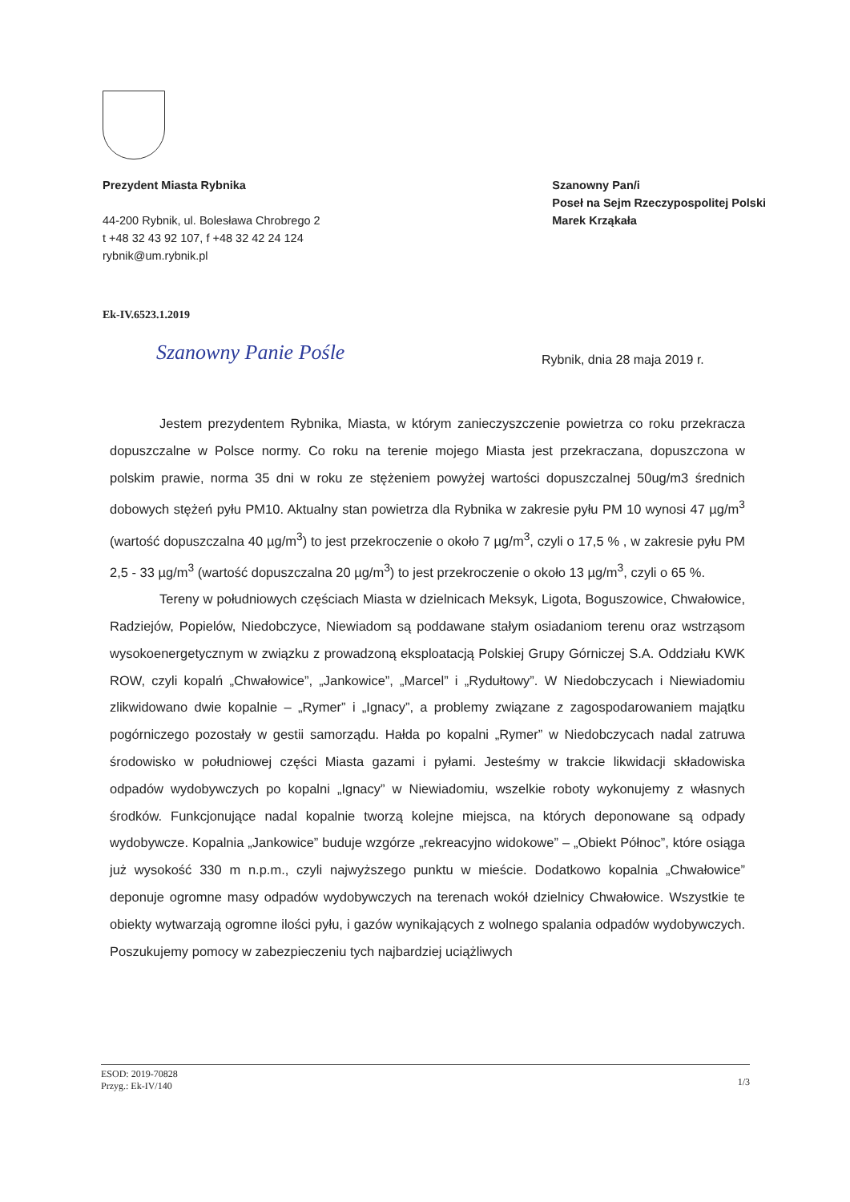Prezydent Miasta Rybnika
44-200 Rybnik, ul. Bolesława Chrobrego 2
t +48 32 43 92 107, f +48 32 42 24 124
rybnik@um.rybnik.pl
Szanowny Pan/i
Poseł na Sejm Rzeczypospolitej Polski
Marek Krząkała
Ek-IV.6523.1.2019
Szanowny Panie Pośle Rybnik, dnia 28 maja 2019 r.
Jestem prezydentem Rybnika, Miasta, w którym zanieczyszczenie powietrza co roku przekracza dopuszczalne w Polsce normy. Co roku na terenie mojego Miasta jest przekraczana, dopuszczona w polskim prawie, norma 35 dni w roku ze stężeniem powyżej wartości dopuszczalnej 50ug/m3 średnich dobowych stężeń pyłu PM10. Aktualny stan powietrza dla Rybnika w zakresie pyłu PM 10 wynosi 47 µg/m<sup>3</sup> (wartość dopuszczalna 40 µg/m<sup>3</sup>) to jest przekroczenie o około 7 µg/m<sup>3</sup>, czyli o 17,5 % , w zakresie pyłu PM 2,5 - 33 µg/m<sup>3</sup> (wartość dopuszczalna 20 µg/m<sup>3</sup>) to jest przekroczenie o około 13 µg/m<sup>3</sup>, czyli o 65 %.
Tereny w południowych częściach Miasta w dzielnicach Meksyk, Ligota, Boguszowice, Chwałowice, Radziejów, Popielów, Niedobczyce, Niewiadom są poddawane stałym osiadaniom terenu oraz wstrząsom wysokoenergetycznym w związku z prowadzoną eksploatacją Polskiej Grupy Górniczej S.A. Oddziału KWK ROW, czyli kopalń „Chwałowice”, „Jankowice”, „Marcel” i „Rydułtowy”. W Niedobczycach i Niewiadomiu zlikwidowano dwie kopalnie – „Rymer” i „Ignacy”, a problemy związane z zagospodarowaniem majątku pogórniczego pozostały w gestii samorządu. Hałda po kopalni „Rymer” w Niedobczycach nadal zatruwa środowisko w południowej części Miasta gazami i pyłami. Jesteśmy w trakcie likwidacji składowiska odpadów wydobywczych po kopalni „Ignacy” w Niewiadomiu, wszelkie roboty wykonujemy z własnych środków. Funkcjonujące nadal kopalnie tworzą kolejne miejsca, na których deponowane są odpady wydobywcze. Kopalnia „Jankowice” buduje wzgórze „rekreacyjno widokowe” – „Obiekt Północ”, które osiąga już wysokość 330 m n.p.m., czyli najwyższego punktu w mieście. Dodatkowo kopalnia „Chwałowice” deponuje ogromne masy odpadów wydobywczych na terenach wokół dzielnicy Chwałowice. Wszystkie te obiekty wytwarzają ogromne ilości pyłu, i gazów wynikających z wolnego spalania odpadów wydobywczych. Poszukujemy pomocy w zabezpieczeniu tych najbardziej uciążliwych
ESOD: 2019-70828
Przyg.: Ek-IV/140
1/3